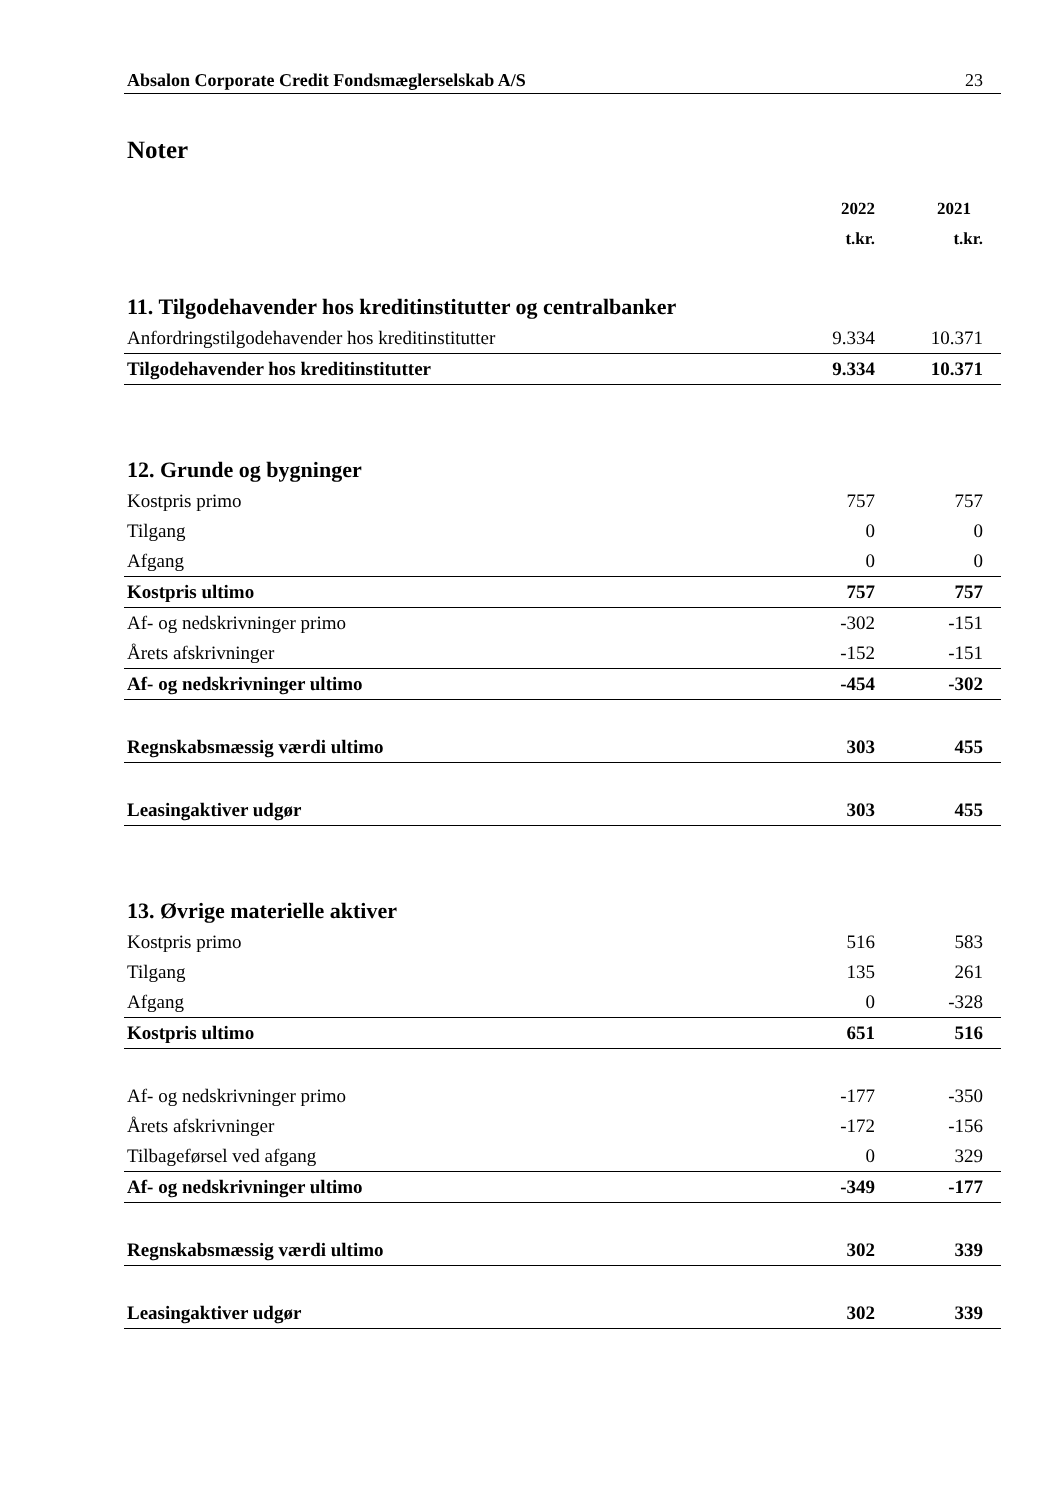Absalon Corporate Credit Fondsmæglerselskab A/S 23
Noter
| | 2022 | 2021 |
| --- | --- | --- |
| | t.kr. | t.kr. |
| 11. Tilgodehavender hos kreditinstitutter og centralbanker | | |
| Anfordringstilgodehavender hos kreditinstitutter | 9.334 | 10.371 |
| Tilgodehavender hos kreditinstitutter | 9.334 | 10.371 |
| 12. Grunde og bygninger | | |
| Kostpris primo | 757 | 757 |
| Tilgang | 0 | 0 |
| Afgang | 0 | 0 |
| Kostpris ultimo | 757 | 757 |
| Af- og nedskrivninger primo | -302 | -151 |
| Årets afskrivninger | -152 | -151 |
| Af- og nedskrivninger ultimo | -454 | -302 |
| Regnskabsmæssig værdi ultimo | 303 | 455 |
| Leasingaktiver udgør | 303 | 455 |
| 13. Øvrige materielle aktiver | | |
| Kostpris primo | 516 | 583 |
| Tilgang | 135 | 261 |
| Afgang | 0 | -328 |
| Kostpris ultimo | 651 | 516 |
| Af- og nedskrivninger primo | -177 | -350 |
| Årets afskrivninger | -172 | -156 |
| Tilbageførsel ved afgang | 0 | 329 |
| Af- og nedskrivninger ultimo | -349 | -177 |
| Regnskabsmæssig værdi ultimo | 302 | 339 |
| Leasingaktiver udgør | 302 | 339 |